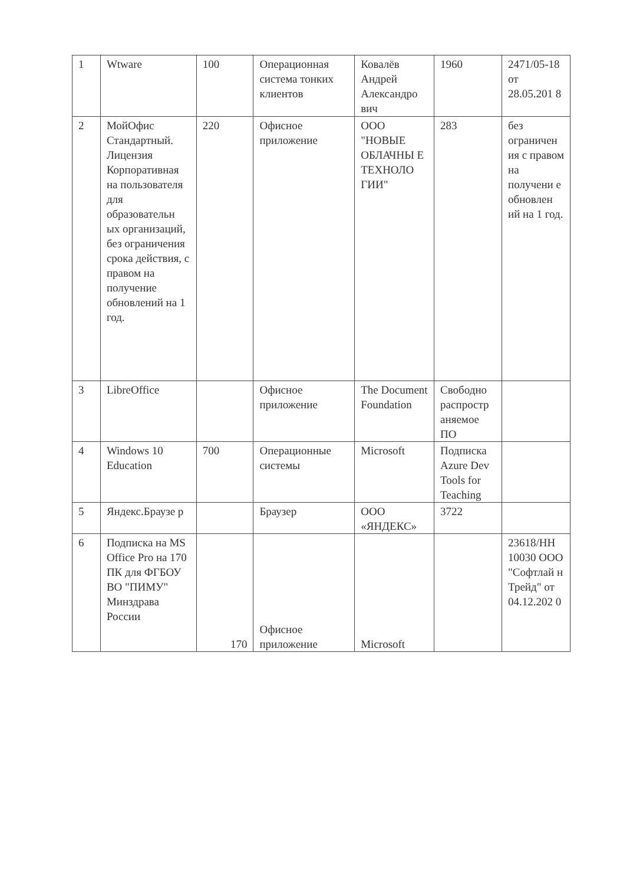| 1 | Wtware | 100 | Операционная система тонких клиентов | Ковалёв Андрей Александро вич | 1960 | 2471/05-18 от 28.05.201 8 |
| 2 | МойОфис Стандартный. Лицензия Корпоративная на пользователя для образовательн ых организаций, без ограничения срока действия, с правом на получение обновлений на 1 год. | 220 | Офисное приложение | ООО "НОВЫЕ ОБЛАЧНЫ Е ТЕХНОЛО ГИИ" | 283 | без ограничен ия с правом на получени е обновлен ий на 1 год. |
| 3 | LibreOffice | | Офисное приложение | The Document Foundation | Свободно распростр аняемое ПО | |
| 4 | Windows 10 Education | 700 | Операционные системы | Microsoft | Подписка Azure Dev Tools for Teaching | |
| 5 | Яндекс.Браузе р | | Браузер | ООО «ЯНДЕКС» | 3722 | |
| 6 | Подписка на MS Office Pro на 170 ПК для ФГБОУ ВО "ПИМУ" Минздрава России | 170 | Офисное приложение | Microsoft | | 23618/НН 10030 ООО "Софтлай н Трейд" от 04.12.202 0 |